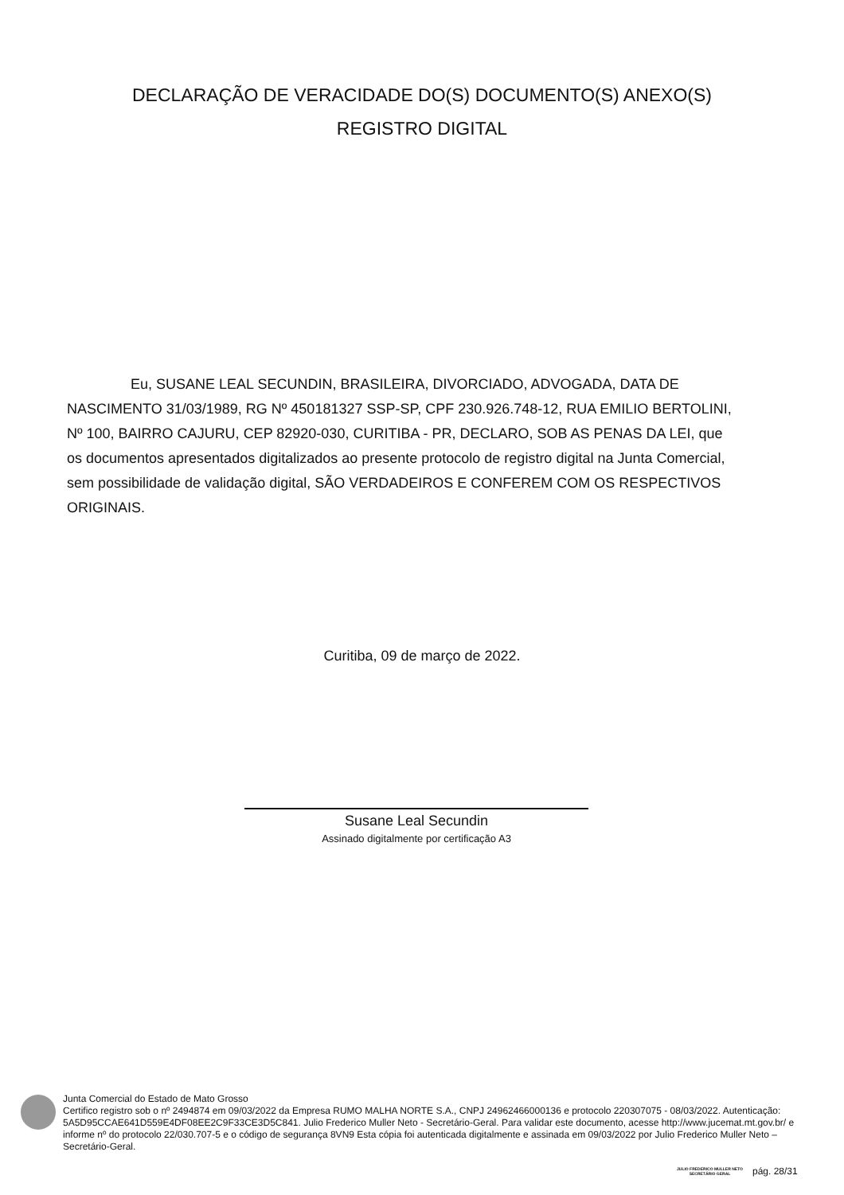DECLARAÇÃO DE VERACIDADE DO(S) DOCUMENTO(S) ANEXO(S)
REGISTRO DIGITAL
Eu, SUSANE LEAL SECUNDIN, BRASILEIRA, DIVORCIADO, ADVOGADA, DATA DE NASCIMENTO 31/03/1989, RG Nº 450181327 SSP-SP, CPF 230.926.748-12, RUA EMILIO BERTOLINI, Nº 100, BAIRRO CAJURU, CEP 82920-030, CURITIBA - PR, DECLARO, SOB AS PENAS DA LEI, que os documentos apresentados digitalizados ao presente protocolo de registro digital na Junta Comercial, sem possibilidade de validação digital, SÃO VERDADEIROS E CONFEREM COM OS RESPECTIVOS ORIGINAIS.
Curitiba, 09 de março de 2022.
Susane Leal Secundin
Assinado digitalmente por certificação A3
Junta Comercial do Estado de Mato Grosso
Certifico registro sob o nº 2494874 em 09/03/2022 da Empresa RUMO MALHA NORTE S.A., CNPJ 24962466000136 e protocolo 220307075 - 08/03/2022. Autenticação: 5A5D95CCAE641D559E4DF08EE2C9F33CE3D5C841. Julio Frederico Muller Neto - Secretário-Geral. Para validar este documento, acesse http://www.jucemat.mt.gov.br/ e informe nº do protocolo 22/030.707-5 e o código de segurança 8VN9 Esta cópia foi autenticada digitalmente e assinada em 09/03/2022 por Julio Frederico Muller Neto – Secretário-Geral.
JULIO FREDERICO MULLER NETO
SECRETÁRIO GERAL
pág. 28/31